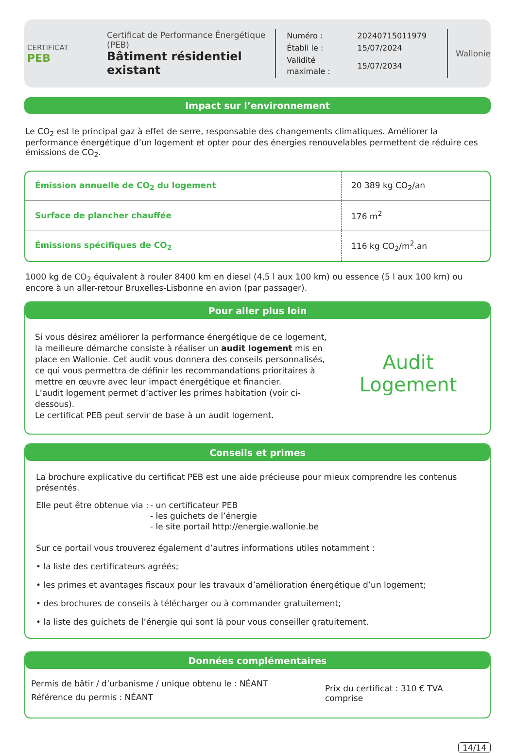CERTIFICAT
PEB
Certificat de Performance Énergétique (PEB)
Bâtiment résidentiel existant
| Numéro : | 20240715011979 |
| Établi le : | 15/07/2024 |
| Validité maximale : | 15/07/2034 |
Wallonie
Impact sur l’environnement
Le CO<sub>2</sub> est le principal gaz à effet de serre, responsable des changements climatiques. Améliorer la performance énergétique d’un logement et opter pour des énergies renouvelables permettent de réduire ces émissions de CO<sub>2</sub>.
| Émission annuelle de CO<sub>2</sub> du logement | 20 389 kg CO<sub>2</sub>/an |
| Surface de plancher chauffée | 176 m<sup>2</sup> |
| Émissions spécifiques de CO<sub>2</sub> | 116 kg CO<sub>2</sub>/m<sup>2</sup>.an |
1000 kg de CO<sub>2</sub> équivalent à rouler 8400 km en diesel (4,5 l aux 100 km) ou essence (5 l aux 100 km) ou encore à un aller-retour Bruxelles-Lisbonne en avion (par passager).
Pour aller plus loin
Si vous désirez améliorer la performance énergétique de ce logement, la meilleure démarche consiste à réaliser un audit logement mis en place en Wallonie. Cet audit vous donnera des conseils personnalisés, ce qui vous permettra de définir les recommandations prioritaires à mettre en œuvre avec leur impact énergétique et financier.
L’audit logement permet d’activer les primes habitation (voir ci-dessous).
Le certificat PEB peut servir de base à un audit logement.
Audit
Logement
Conseils et primes
La brochure explicative du certificat PEB est une aide précieuse pour mieux comprendre les contenus présentés.
Elle peut être obtenue via :
- un certificateur PEB
- les guichets de l’énergie
- le site portail http://energie.wallonie.be
Sur ce portail vous trouverez également d’autres informations utiles notamment :
• la liste des certificateurs agréés;
• les primes et avantages fiscaux pour les travaux d’amélioration énergétique d’un logement;
• des brochures de conseils à télécharger ou à commander gratuitement;
• la liste des guichets de l’énergie qui sont là pour vous conseiller gratuitement.
Données complémentaires
Permis de bâtir / d’urbanisme / unique obtenu le : NÉANT
Référence du permis : NÉANT
Prix du certificat : 310 € TVA comprise
14/14